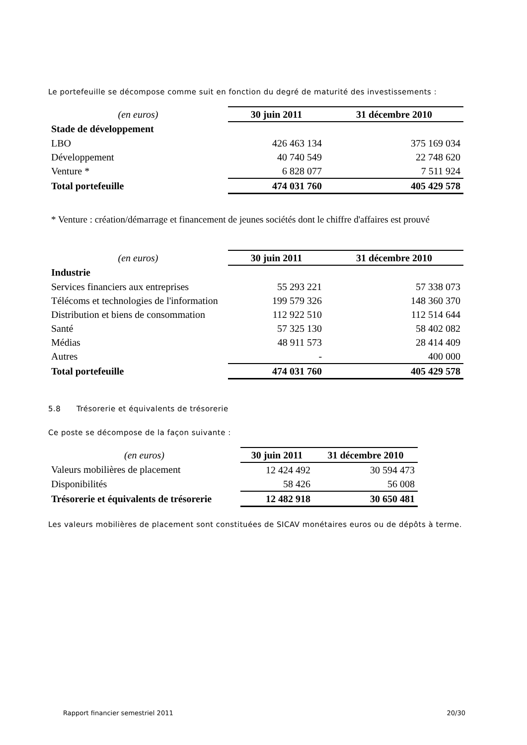Le portefeuille se décompose comme suit en fonction du degré de maturité des investissements :
| (en euros) | 30 juin 2011 | 31 décembre 2010 |
| Stade de développement | | |
| LBO | 426 463 134 | 375 169 034 |
| Développement | 40 740 549 | 22 748 620 |
| Venture * | 6 828 077 | 7 511 924 |
| Total portefeuille | 474 031 760 | 405 429 578 |
* Venture : création/démarrage et financement de jeunes sociétés dont le chiffre d'affaires est prouvé
| (en euros) | 30 juin 2011 | 31 décembre 2010 |
| Industrie | | |
| Services financiers aux entreprises | 55 293 221 | 57 338 073 |
| Télécoms et technologies de l'information | 199 579 326 | 148 360 370 |
| Distribution et biens de consommation | 112 922 510 | 112 514 644 |
| Santé | 57 325 130 | 58 402 082 |
| Médias | 48 911 573 | 28 414 409 |
| Autres | - | 400 000 |
| Total portefeuille | 474 031 760 | 405 429 578 |
5.8 Trésorerie et équivalents de trésorerie
Ce poste se décompose de la façon suivante :
| (en euros) | 30 juin 2011 | 31 décembre 2010 |
| Valeurs mobilières de placement | 12 424 492 | 30 594 473 |
| Disponibilités | 58 426 | 56 008 |
| Trésorerie et équivalents de trésorerie | 12 482 918 | 30 650 481 |
Les valeurs mobilières de placement sont constituées de SICAV monétaires euros ou de dépôts à terme.
Rapport financier semestriel 2011 20/30